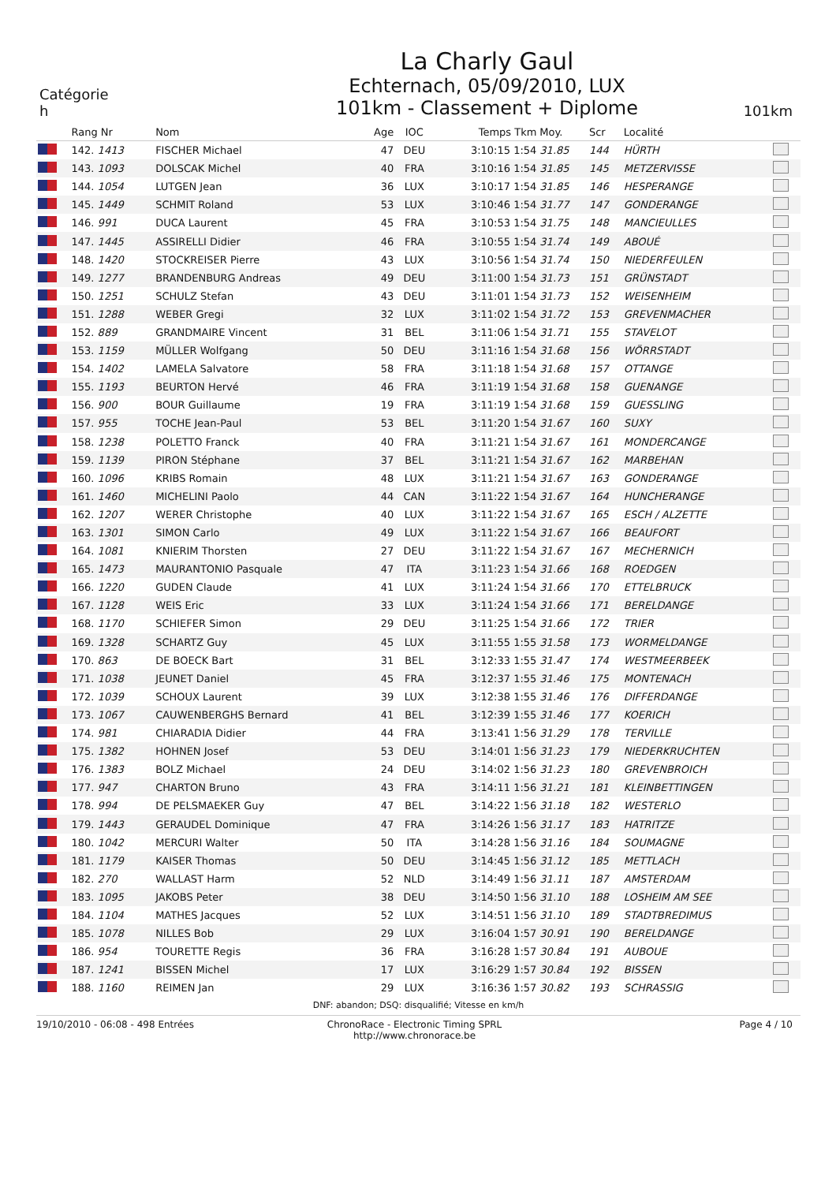Catégorie
h
La Charly Gaul
Echternach, 05/09/2010, LUX
101km - Classement + Diplome
101km
| | Rang Nr | Nom | Age | IOC | Temps Tkm | Moy. | Scr | Localité | |
| --- | --- | --- | --- | --- | --- | --- | --- | --- | --- |
| | 142. 1413 | FISCHER Michael | 47 | DEU | 3:10:15 1:54 | 31.85 | 144 | HÜRTH | |
| | 143. 1093 | DOLSCAK Michel | 40 | FRA | 3:10:16 1:54 | 31.85 | 145 | METZERVISSE | |
| | 144. 1054 | LUTGEN Jean | 36 | LUX | 3:10:17 1:54 | 31.85 | 146 | HESPERANGE | |
| | 145. 1449 | SCHMIT Roland | 53 | LUX | 3:10:46 1:54 | 31.77 | 147 | GONDERANGE | |
| | 146. 991 | DUCA Laurent | 45 | FRA | 3:10:53 1:54 | 31.75 | 148 | MANCIEULLES | |
| | 147. 1445 | ASSIRELLI Didier | 46 | FRA | 3:10:55 1:54 | 31.74 | 149 | ABOUÉ | |
| | 148. 1420 | STOCKREISER Pierre | 43 | LUX | 3:10:56 1:54 | 31.74 | 150 | NIEDERFEULEN | |
| | 149. 1277 | BRANDENBURG Andreas | 49 | DEU | 3:11:00 1:54 | 31.73 | 151 | GRÜNSTADT | |
| | 150. 1251 | SCHULZ Stefan | 43 | DEU | 3:11:01 1:54 | 31.73 | 152 | WEISENHEIM | |
| | 151. 1288 | WEBER Gregi | 32 | LUX | 3:11:02 1:54 | 31.72 | 153 | GREVENMACHER | |
| | 152. 889 | GRANDMAIRE Vincent | 31 | BEL | 3:11:06 1:54 | 31.71 | 155 | STAVELOT | |
| | 153. 1159 | MÜLLER Wolfgang | 50 | DEU | 3:11:16 1:54 | 31.68 | 156 | WÖRRSTADT | |
| | 154. 1402 | LAMELA Salvatore | 58 | FRA | 3:11:18 1:54 | 31.68 | 157 | OTTANGE | |
| | 155. 1193 | BEURTON Hervé | 46 | FRA | 3:11:19 1:54 | 31.68 | 158 | GUENANGE | |
| | 156. 900 | BOUR Guillaume | 19 | FRA | 3:11:19 1:54 | 31.68 | 159 | GUESSLING | |
| | 157. 955 | TOCHE Jean-Paul | 53 | BEL | 3:11:20 1:54 | 31.67 | 160 | SUXY | |
| | 158. 1238 | POLETTO Franck | 40 | FRA | 3:11:21 1:54 | 31.67 | 161 | MONDERCANGE | |
| | 159. 1139 | PIRON Stéphane | 37 | BEL | 3:11:21 1:54 | 31.67 | 162 | MARBEHAN | |
| | 160. 1096 | KRIBS Romain | 48 | LUX | 3:11:21 1:54 | 31.67 | 163 | GONDERANGE | |
| | 161. 1460 | MICHELINI Paolo | 44 | CAN | 3:11:22 1:54 | 31.67 | 164 | HUNCHERANGE | |
| | 162. 1207 | WERER Christophe | 40 | LUX | 3:11:22 1:54 | 31.67 | 165 | ESCH / ALZETTE | |
| | 163. 1301 | SIMON Carlo | 49 | LUX | 3:11:22 1:54 | 31.67 | 166 | BEAUFORT | |
| | 164. 1081 | KNIERIM Thorsten | 27 | DEU | 3:11:22 1:54 | 31.67 | 167 | MECHERNICH | |
| | 165. 1473 | MAURANTONIO Pasquale | 47 | ITA | 3:11:23 1:54 | 31.66 | 168 | ROEDGEN | |
| | 166. 1220 | GUDEN Claude | 41 | LUX | 3:11:24 1:54 | 31.66 | 170 | ETTELBRUCK | |
| | 167. 1128 | WEIS Eric | 33 | LUX | 3:11:24 1:54 | 31.66 | 171 | BERELDANGE | |
| | 168. 1170 | SCHIEFER Simon | 29 | DEU | 3:11:25 1:54 | 31.66 | 172 | TRIER | |
| | 169. 1328 | SCHARTZ Guy | 45 | LUX | 3:11:55 1:55 | 31.58 | 173 | WORMELDANGE | |
| | 170. 863 | DE BOECK Bart | 31 | BEL | 3:12:33 1:55 | 31.47 | 174 | WESTMEERBEEK | |
| | 171. 1038 | JEUNET Daniel | 45 | FRA | 3:12:37 1:55 | 31.46 | 175 | MONTENACH | |
| | 172. 1039 | SCHOUX Laurent | 39 | LUX | 3:12:38 1:55 | 31.46 | 176 | DIFFERDANGE | |
| | 173. 1067 | CAUWENBERGHS Bernard | 41 | BEL | 3:12:39 1:55 | 31.46 | 177 | KOERICH | |
| | 174. 981 | CHIARADIA Didier | 44 | FRA | 3:13:41 1:56 | 31.29 | 178 | TERVILLE | |
| | 175. 1382 | HOHNEN Josef | 53 | DEU | 3:14:01 1:56 | 31.23 | 179 | NIEDERKRUCHTEN | |
| | 176. 1383 | BOLZ Michael | 24 | DEU | 3:14:02 1:56 | 31.23 | 180 | GREVENBROICH | |
| | 177. 947 | CHARTON Bruno | 43 | FRA | 3:14:11 1:56 | 31.21 | 181 | KLEINBETTINGEN | |
| | 178. 994 | DE PELSMAEKER Guy | 47 | BEL | 3:14:22 1:56 | 31.18 | 182 | WESTERLO | |
| | 179. 1443 | GERAUDEL Dominique | 47 | FRA | 3:14:26 1:56 | 31.17 | 183 | HATRITZE | |
| | 180. 1042 | MERCURI Walter | 50 | ITA | 3:14:28 1:56 | 31.16 | 184 | SOUMAGNE | |
| | 181. 1179 | KAISER Thomas | 50 | DEU | 3:14:45 1:56 | 31.12 | 185 | METTLACH | |
| | 182. 270 | WALLAST Harm | 52 | NLD | 3:14:49 1:56 | 31.11 | 187 | AMSTERDAM | |
| | 183. 1095 | JAKOBS Peter | 38 | DEU | 3:14:50 1:56 | 31.10 | 188 | LOSHEIM AM SEE | |
| | 184. 1104 | MATHES Jacques | 52 | LUX | 3:14:51 1:56 | 31.10 | 189 | STADTBREDIMUS | |
| | 185. 1078 | NILLES Bob | 29 | LUX | 3:16:04 1:57 | 30.91 | 190 | BERELDANGE | |
| | 186. 954 | TOURETTE Regis | 36 | FRA | 3:16:28 1:57 | 30.84 | 191 | AUBOUE | |
| | 187. 1241 | BISSEN Michel | 17 | LUX | 3:16:29 1:57 | 30.84 | 192 | BISSEN | |
| | 188. 1160 | REIMEN Jan | 29 | LUX | 3:16:36 1:57 | 30.82 | 193 | SCHRASSIG | |
DNF: abandon; DSQ: disqualifié; Vitesse en km/h
19/10/2010 - 06:08 - 498 Entrées
ChronoRace - Electronic Timing SPRL
http://www.chronorace.be
Page 4 / 10